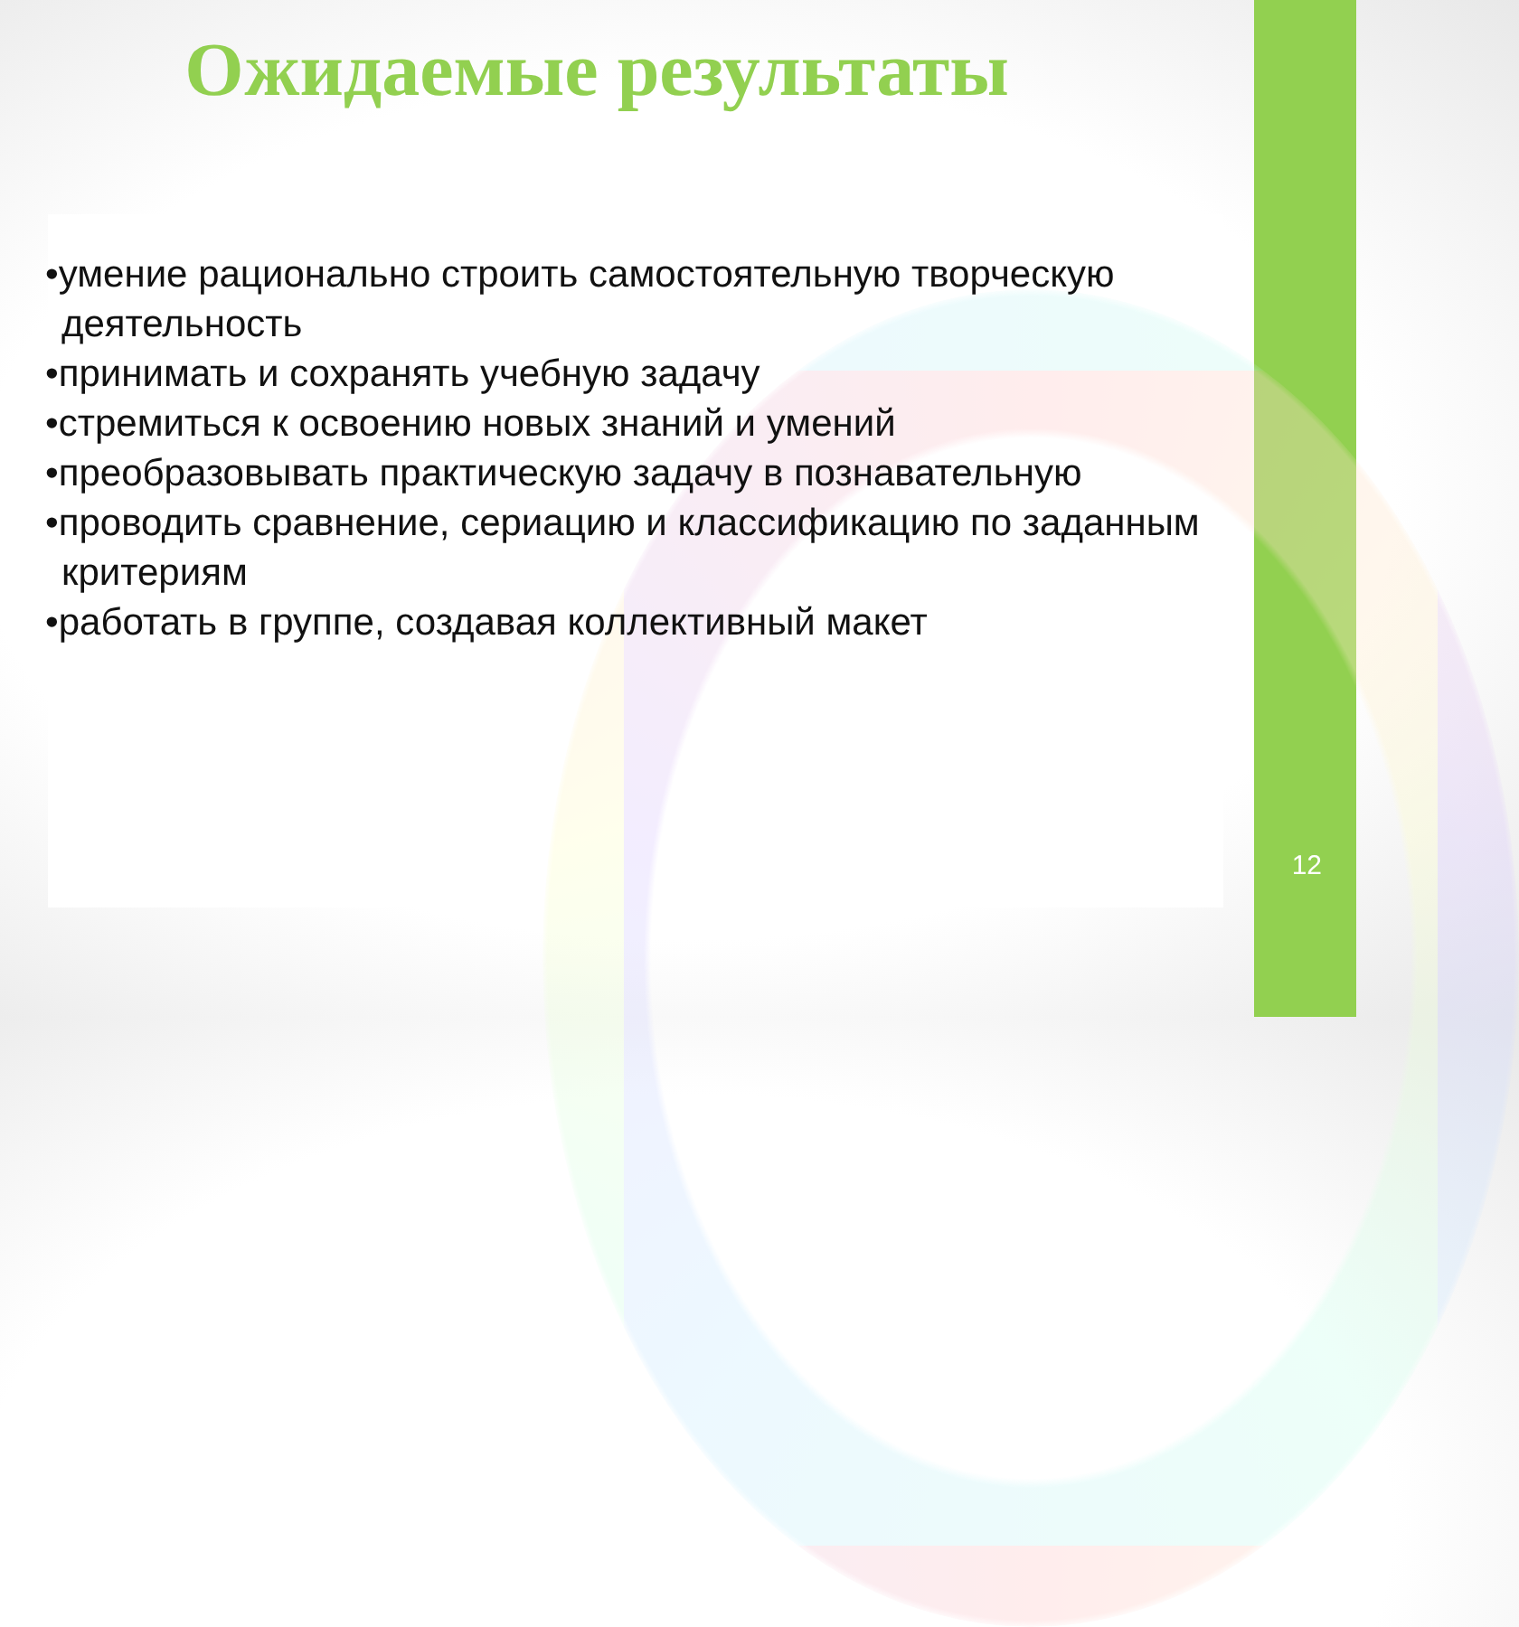Ожидаемые результаты
•умение рационально строить самостоятельную творческую
деятельность
•принимать и сохранять учебную задачу
•стремиться к освоению новых знаний и умений
•преобразовывать практическую задачу в познавательную
•проводить сравнение, сериацию и классификацию по заданным критериям
•работать в группе, создавая коллективный макет
12